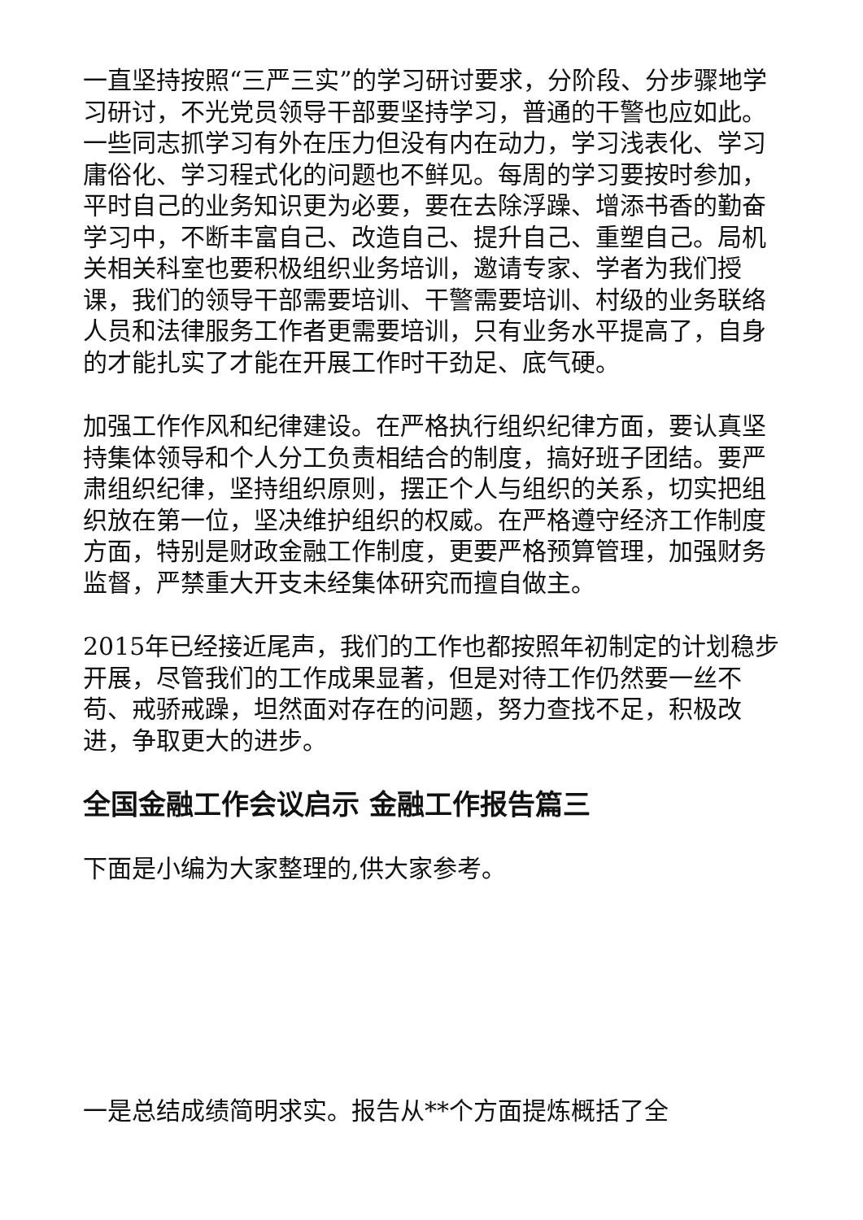一直坚持按照“三严三实”的学习研讨要求，分阶段、分步骤地学习研讨，不光党员领导干部要坚持学习，普通的干警也应如此。一些同志抓学习有外在压力但没有内在动力，学习浅表化、学习庸俗化、学习程式化的问题也不鲜见。每周的学习要按时参加，平时自己的业务知识更为必要，要在去除浮躁、增添书香的勤奋学习中，不断丰富自己、改造自己、提升自己、重塑自己。局机关相关科室也要积极组织业务培训，邀请专家、学者为我们授课，我们的领导干部需要培训、干警需要培训、村级的业务联络人员和法律服务工作者更需要培训，只有业务水平提高了，自身的才能扎实了才能在开展工作时干劲足、底气硬。
加强工作作风和纪律建设。在严格执行组织纪律方面，要认真坚持集体领导和个人分工负责相结合的制度，搞好班子团结。要严肃组织纪律，坚持组织原则，摆正个人与组织的关系，切实把组织放在第一位，坚决维护组织的权威。在严格遵守经济工作制度方面，特别是财政金融工作制度，更要严格预算管理，加强财务监督，严禁重大开支未经集体研究而擅自做主。
2015年已经接近尾声，我们的工作也都按照年初制定的计划稳步开展，尽管我们的工作成果显著，但是对待工作仍然要一丝不苟、戒骄戒躁，坦然面对存在的问题，努力查找不足，积极改进，争取更大的进步。
全国金融工作会议启示 金融工作报告篇三
下面是小编为大家整理的,供大家参考。
一是总结成绩简明求实。报告从**个方面提炼概括了全